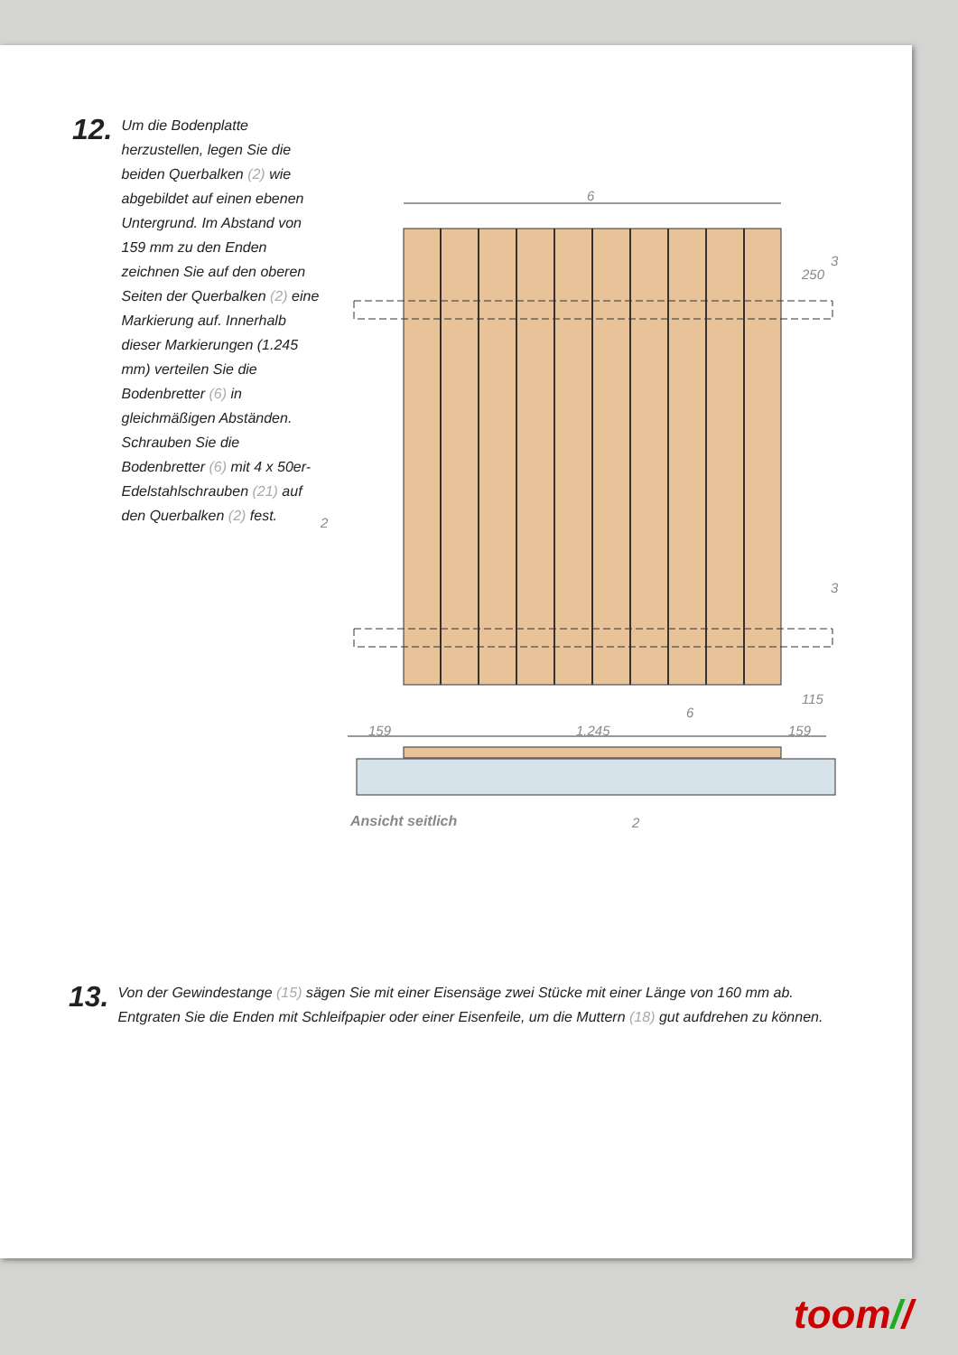12.
Um die Bodenplatte herzustellen, legen Sie die beiden Querbalken (2) wie abgebildet auf einen ebenen Untergrund. Im Abstand von 159 mm zu den Enden zeichnen Sie auf den oberen Seiten der Querbalken (2) eine Markierung auf. Innerhalb dieser Markierungen (1.245 mm) verteilen Sie die Bodenbretter (6) in gleichmäßigen Abständen. Schrauben Sie die Bodenbretter (6) mit 4 x 50er-Edelstahlschrauben (21) auf den Querbalken (2) fest.
6
250
3
2
3
115
6
159 1.245 159
Ansicht seitlich 2
13.
Von der Gewindestange (15) sägen Sie mit einer Eisensäge zwei Stücke mit einer Länge von 160 mm ab.
Entgraten Sie die Enden mit Schleifpapier oder einer Eisenfeile, um die Muttern (18) gut aufdrehen zu können.
toom//